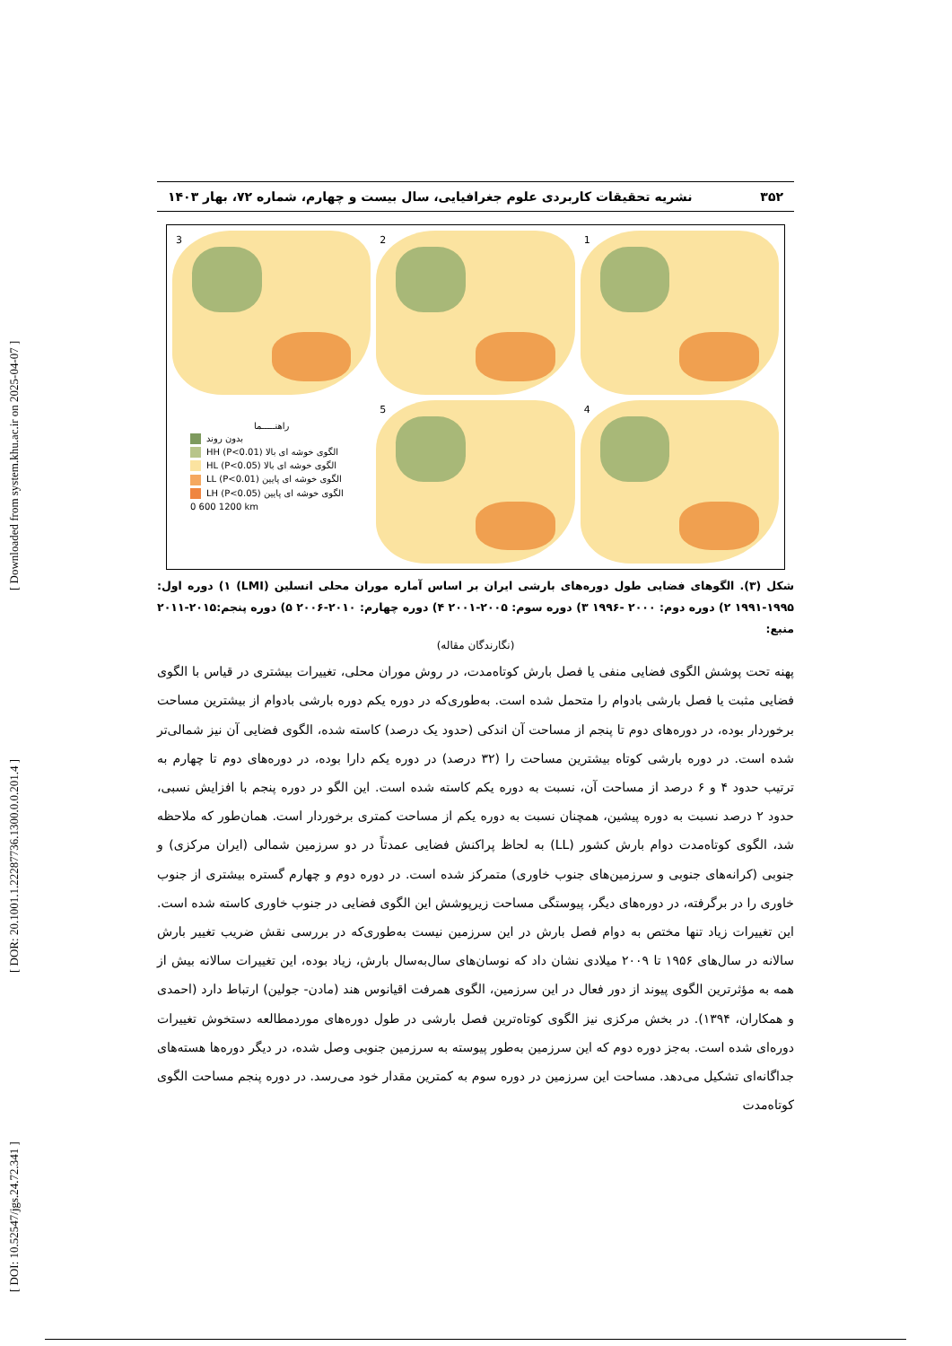[ DOI: 10.52547/jgs.24.72.341 ] [ DOR: 20.1001.1.22287736.1300.0.0.201.4 ] [ Downloaded from system.khu.ac.ir on 2025-04-07 ]
۳۵۲ نشریه تحقیقات کاربردی علوم جغرافیایی، سال بیست و چهارم، شماره ۷۲، بهار ۱۴۰۳
1
2
3
4
5
راهنـــــما
بدون روند
HH (P<0.01) الگوی خوشه ای بالا
HL (P<0.05) الگوی خوشه ای بالا
LL (P<0.01) الگوی خوشه ای پایین
LH (P<0.05) الگوی خوشه ای پایین
0 600 1200 km
شکل (۳). الگوهای فضایی طول دوره‌های بارشی ایران بر اساس آماره موران محلی انسلین (LMI) ۱) دوره اول: ۱۹۹۵-۱۹۹۱ ۲) دوره دوم: ۲۰۰۰ -۱۹۹۶ ۳) دوره سوم: ۲۰۰۵-۲۰۰۱ ۴) دوره چهارم: ۲۰۱۰-۲۰۰۶ ۵) دوره پنجم:۲۰۱۵-۲۰۱۱ منبع:
(نگارندگان مقاله)
پهنه تحت پوشش الگوی فضایی منفی یا فصل بارش کوتاه‌مدت، در روش موران محلی، تغییرات بیشتری در قیاس با الگوی فضایی مثبت یا فصل بارشی بادوام را متحمل شده است. به‌طوری‌که در دوره یکم دوره بارشی بادوام از بیشترین مساحت برخوردار بوده، در دوره‌های دوم تا پنجم از مساحت آن اندکی (حدود یک درصد) کاسته شده، الگوی فضایی آن نیز شمالی‌تر شده است. در دوره بارشی کوتاه بیشترین مساحت را (۳۲ درصد) در دوره یکم دارا بوده، در دوره‌های دوم تا چهارم به ترتیب حدود ۴ و ۶ درصد از مساحت آن، نسبت به دوره یکم کاسته شده است. این الگو در دوره پنجم با افزایش نسبی، حدود ۲ درصد نسبت به دوره پیشین، همچنان نسبت به دوره یکم از مساحت کمتری برخوردار است. همان‌طور که ملاحظه شد، الگوی کوتاه‌مدت دوام بارش کشور (LL) به لحاظ پراکنش فضایی عمدتاً در دو سرزمین شمالی (ایران مرکزی) و جنوبی (کرانه‌های جنوبی و سرزمین‌های جنوب خاوری) متمرکز شده است. در دوره دوم و چهارم گستره بیشتری از جنوب خاوری را در برگرفته، در دوره‌های دیگر، پیوستگی مساحت زیرپوشش این الگوی فضایی در جنوب خاوری کاسته شده است. این تغییرات زیاد تنها مختص به دوام فصل بارش در این سرزمین نیست به‌طوری‌که در بررسی نقش ضریب تغییر بارش سالانه در سال‌های ۱۹۵۶ تا ۲۰۰۹ میلادی نشان داد که نوسان‌های سال‌به‌سال بارش، زیاد بوده، این تغییرات سالانه بیش از همه به مؤثرترین الگوی پیوند از دور فعال در این سرزمین، الگوی همرفت اقیانوس هند (مادن- جولین) ارتباط دارد (احمدی و همکاران، ۱۳۹۴). در بخش مرکزی نیز الگوی کوتاه‌ترین فصل بارشی در طول دوره‌های موردمطالعه دستخوش تغییرات دوره‌ای شده است. به‌جز دوره دوم که این سرزمین به‌طور پیوسته به سرزمین جنوبی وصل شده، در دیگر دوره‌ها هسته‌های جداگانه‌ای تشکیل می‌دهد. مساحت این سرزمین در دوره سوم به کمترین مقدار خود می‌رسد. در دوره پنجم مساحت الگوی کوتاه‌مدت